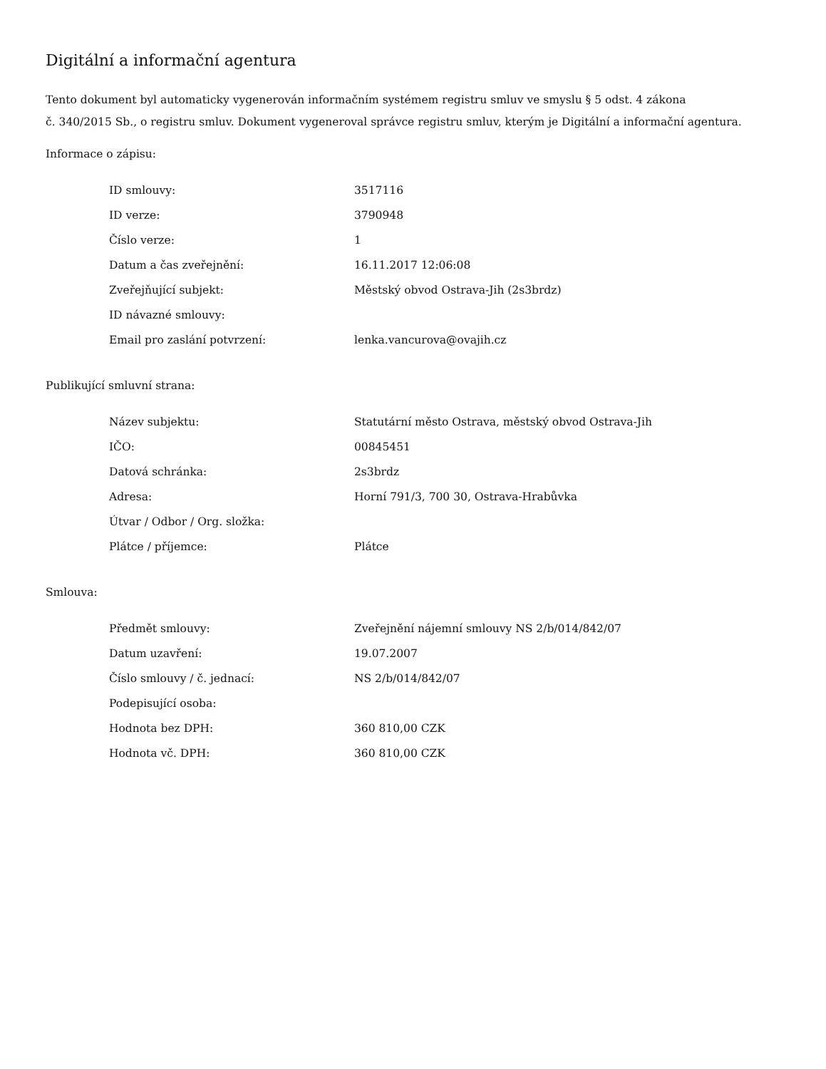Digitální a informační agentura
Tento dokument byl automaticky vygenerován informačním systémem registru smluv ve smyslu § 5 odst. 4 zákona
č. 340/2015 Sb., o registru smluv. Dokument vygeneroval správce registru smluv, kterým je Digitální a informační agentura.
Informace o zápisu:
| ID smlouvy: | 3517116 |
| ID verze: | 3790948 |
| Číslo verze: | 1 |
| Datum a čas zveřejnění: | 16.11.2017 12:06:08 |
| Zveřejňující subjekt: | Městský obvod Ostrava-Jih (2s3brdz) |
| ID návazné smlouvy: | |
| Email pro zaslání potvrzení: | lenka.vancurova@ovajih.cz |
Publikující smluvní strana:
| Název subjektu: | Statutární město Ostrava, městský obvod Ostrava-Jih |
| IČO: | 00845451 |
| Datová schránka: | 2s3brdz |
| Adresa: | Horní 791/3, 700 30, Ostrava-Hrabůvka |
| Útvar / Odbor / Org. složka: | |
| Plátce / příjemce: | Plátce |
Smlouva:
| Předmět smlouvy: | Zveřejnění nájemní smlouvy NS 2/b/014/842/07 |
| Datum uzavření: | 19.07.2007 |
| Číslo smlouvy / č. jednací: | NS 2/b/014/842/07 |
| Podepisující osoba: | |
| Hodnota bez DPH: | 360 810,00 CZK |
| Hodnota vč. DPH: | 360 810,00 CZK |